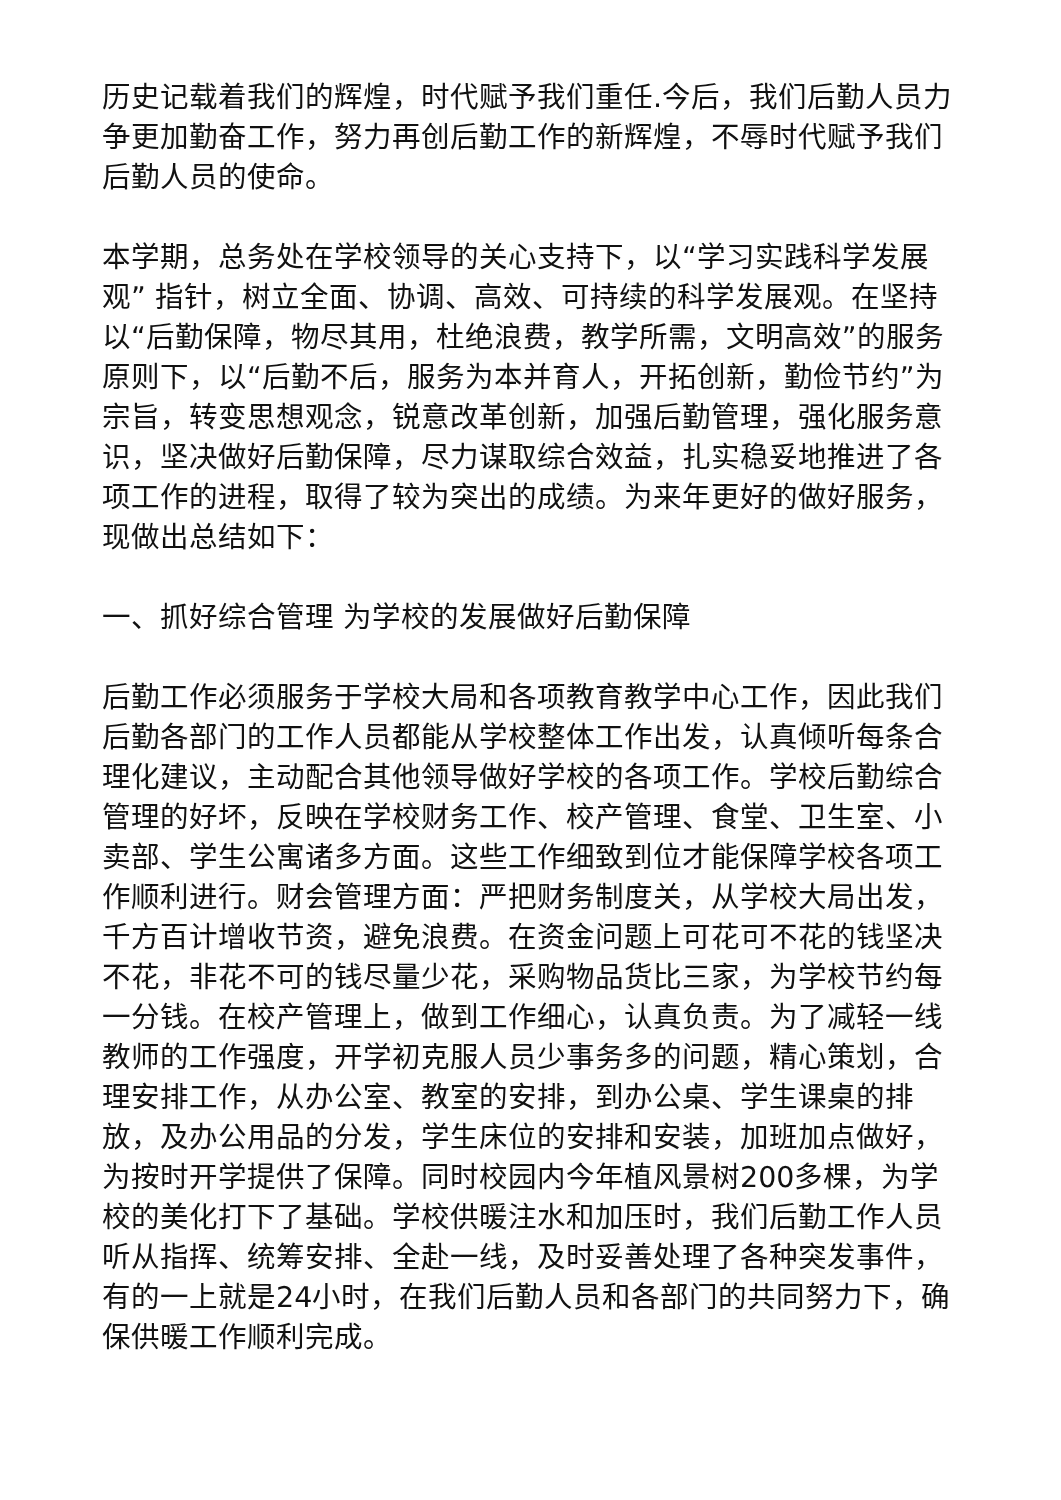历史记载着我们的辉煌，时代赋予我们重任.今后，我们后勤人员力争更加勤奋工作，努力再创后勤工作的新辉煌，不辱时代赋予我们后勤人员的使命。
本学期，总务处在学校领导的关心支持下，以“学习实践科学发展观” 指针，树立全面、协调、高效、可持续的科学发展观。在坚持以“后勤保障，物尽其用，杜绝浪费，教学所需，文明高效”的服务原则下，以“后勤不后，服务为本并育人，开拓创新，勤俭节约”为宗旨，转变思想观念，锐意改革创新，加强后勤管理，强化服务意识，坚决做好后勤保障，尽力谋取综合效益，扎实稳妥地推进了各项工作的进程，取得了较为突出的成绩。为来年更好的做好服务，现做出总结如下：
一、抓好综合管理 为学校的发展做好后勤保障
后勤工作必须服务于学校大局和各项教育教学中心工作，因此我们后勤各部门的工作人员都能从学校整体工作出发，认真倾听每条合理化建议，主动配合其他领导做好学校的各项工作。学校后勤综合管理的好坏，反映在学校财务工作、校产管理、食堂、卫生室、小卖部、学生公寓诸多方面。这些工作细致到位才能保障学校各项工作顺利进行。财会管理方面：严把财务制度关，从学校大局出发，千方百计增收节资，避免浪费。在资金问题上可花可不花的钱坚决不花，非花不可的钱尽量少花，采购物品货比三家，为学校节约每一分钱。在校产管理上，做到工作细心，认真负责。为了减轻一线教师的工作强度，开学初克服人员少事务多的问题，精心策划，合理安排工作，从办公室、教室的安排，到办公桌、学生课桌的排放，及办公用品的分发，学生床位的安排和安装，加班加点做好，为按时开学提供了保障。同时校园内今年植风景树200多棵，为学校的美化打下了基础。学校供暖注水和加压时，我们后勤工作人员听从指挥、统筹安排、全赴一线，及时妥善处理了各种突发事件，有的一上就是24小时，在我们后勤人员和各部门的共同努力下，确保供暖工作顺利完成。